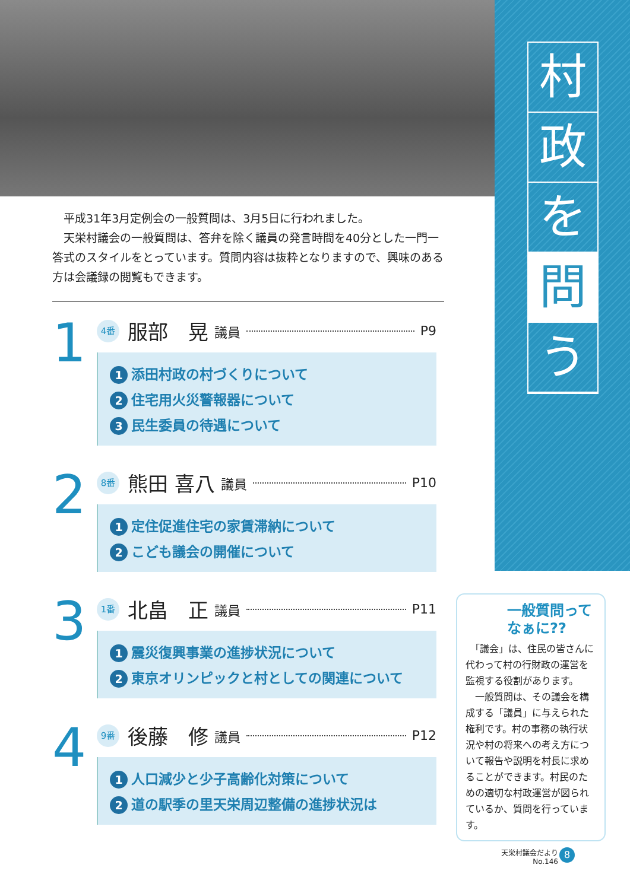村
政
を
問
う
　平成31年3月定例会の一般質問は、3月5日に行われました。
　天栄村議会の一般質問は、答弁を除く議員の発言時間を40分とした一門一答式のスタイルをとっています。質問内容は抜粋となりますので、興味のある方は会議録の閲覧もできます。
1
4番 服部　晃 議員 P9
1 添田村政の村づくりについて
2 住宅用火災警報器について
3 民生委員の待遇について
2
8番 熊田 喜八 議員 P10
1 定住促進住宅の家賃滞納について
2 こども議会の開催について
3
1番 北畠　正 議員 P11
1 震災復興事業の進捗状況について
2 東京オリンピックと村としての関連について
4
9番 後藤　修 議員 P12
1 人口減少と少子高齢化対策について
2 道の駅季の里天栄周辺整備の進捗状況は
一般質問ってなぁに??
　「議会」は、住民の皆さんに代わって村の行財政の運営を監視する役割があります。
　一般質問は、その議会を構成する「議員」に与えられた権利です。村の事務の執行状況や村の将来への考え方について報告や説明を村長に求めることができます。村民のための適切な村政運営が図られているか、質問を行っています。
天栄村議会だより
No.146
8